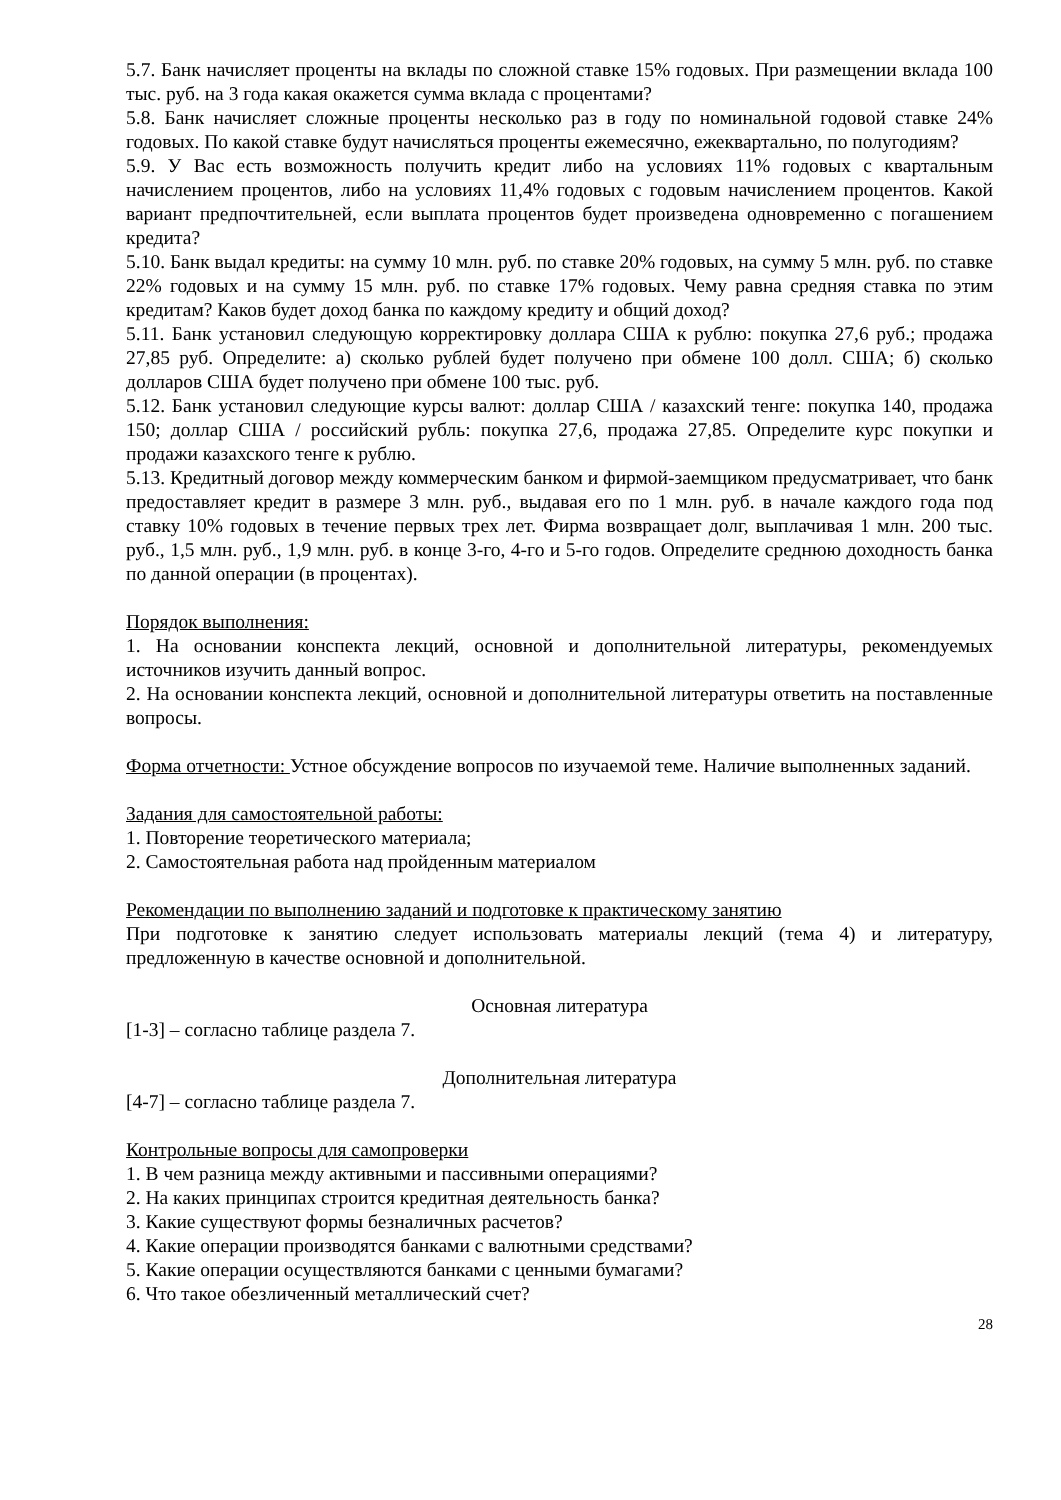5.7. Банк начисляет проценты на вклады по сложной ставке 15% годовых. При размещении вклада 100 тыс. руб. на 3 года какая окажется сумма вклада с процентами?
5.8. Банк начисляет сложные проценты несколько раз в году по номинальной годовой ставке 24% годовых. По какой ставке будут начисляться проценты ежемесячно, ежеквартально, по полугодиям?
5.9. У Вас есть возможность получить кредит либо на условиях 11% годовых с квартальным начислением процентов, либо на условиях 11,4% годовых с годовым начислением процентов. Какой вариант предпочтительней, если выплата процентов будет произведена одновременно с погашением кредита?
5.10. Банк выдал кредиты: на сумму 10 млн. руб. по ставке 20% годовых, на сумму 5 млн. руб. по ставке 22% годовых и на сумму 15 млн. руб. по ставке 17% годовых. Чему равна средняя ставка по этим кредитам? Каков будет доход банка по каждому кредиту и общий доход?
5.11. Банк установил следующую корректировку доллара США к рублю: покупка 27,6 руб.; продажа 27,85 руб. Определите: а) сколько рублей будет получено при обмене 100 долл. США; б) сколько долларов США будет получено при обмене 100 тыс. руб.
5.12. Банк установил следующие курсы валют: доллар США / казахский тенге: покупка 140, продажа 150; доллар США / российский рубль: покупка 27,6, продажа 27,85. Определите курс покупки и продажи казахского тенге к рублю.
5.13. Кредитный договор между коммерческим банком и фирмой-заемщиком предусматривает, что банк предоставляет кредит в размере 3 млн. руб., выдавая его по 1 млн. руб. в начале каждого года под ставку 10% годовых в течение первых трех лет. Фирма возвращает долг, выплачивая 1 млн. 200 тыс. руб., 1,5 млн. руб., 1,9 млн. руб. в конце 3-го, 4-го и 5-го годов. Определите среднюю доходность банка по данной операции (в процентах).
Порядок выполнения:
1. На основании конспекта лекций, основной и дополнительной литературы, рекомендуемых источников изучить данный вопрос.
2. На основании конспекта лекций, основной и дополнительной литературы ответить на поставленные вопросы.
Форма отчетности: Устное обсуждение вопросов по изучаемой теме. Наличие выполненных заданий.
Задания для самостоятельной работы:
1. Повторение теоретического материала;
2. Самостоятельная работа над пройденным материалом
Рекомендации по выполнению заданий и подготовке к практическому занятию
При подготовке к занятию следует использовать материалы лекций (тема 4) и литературу, предложенную в качестве основной и дополнительной.
Основная литература
[1-3] – согласно таблице раздела 7.
Дополнительная литература
[4-7] – согласно таблице раздела 7.
Контрольные вопросы для самопроверки
1. В чем разница между активными и пассивными операциями?
2. На каких принципах строится кредитная деятельность банка?
3. Какие существуют формы безналичных расчетов?
4. Какие операции производятся банками с валютными средствами?
5. Какие операции осуществляются банками с ценными бумагами?
6. Что такое обезличенный металлический счет?
28